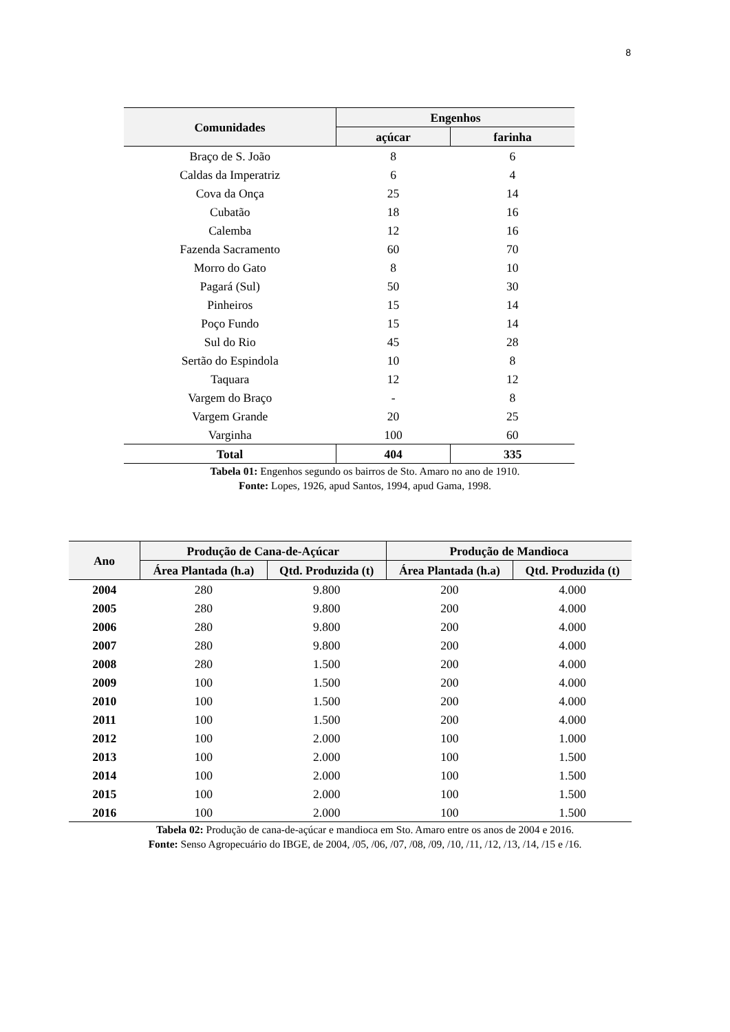8
| Comunidades | Engenhos | |
| --- | --- | --- |
| | açúcar | farinha |
| Braço de S. João | 8 | 6 |
| Caldas da Imperatriz | 6 | 4 |
| Cova da Onça | 25 | 14 |
| Cubatão | 18 | 16 |
| Calemba | 12 | 16 |
| Fazenda Sacramento | 60 | 70 |
| Morro do Gato | 8 | 10 |
| Pagará (Sul) | 50 | 30 |
| Pinheiros | 15 | 14 |
| Poço Fundo | 15 | 14 |
| Sul do Rio | 45 | 28 |
| Sertão do Espindola | 10 | 8 |
| Taquara | 12 | 12 |
| Vargem do Braço | - | 8 |
| Vargem Grande | 20 | 25 |
| Varginha | 100 | 60 |
| Total | 404 | 335 |
Tabela 01: Engenhos segundo os bairros de Sto. Amaro no ano de 1910.
Fonte: Lopes, 1926, apud Santos, 1994, apud Gama, 1998.
| Ano | Produção de Cana-de-Açúcar | | Produção de Mandioca | |
| --- | --- | --- | --- | --- |
| | Área Plantada (h.a) | Qtd. Produzida (t) | Área Plantada (h.a) | Qtd. Produzida (t) |
| 2004 | 280 | 9.800 | 200 | 4.000 |
| 2005 | 280 | 9.800 | 200 | 4.000 |
| 2006 | 280 | 9.800 | 200 | 4.000 |
| 2007 | 280 | 9.800 | 200 | 4.000 |
| 2008 | 280 | 1.500 | 200 | 4.000 |
| 2009 | 100 | 1.500 | 200 | 4.000 |
| 2010 | 100 | 1.500 | 200 | 4.000 |
| 2011 | 100 | 1.500 | 200 | 4.000 |
| 2012 | 100 | 2.000 | 100 | 1.000 |
| 2013 | 100 | 2.000 | 100 | 1.500 |
| 2014 | 100 | 2.000 | 100 | 1.500 |
| 2015 | 100 | 2.000 | 100 | 1.500 |
| 2016 | 100 | 2.000 | 100 | 1.500 |
Tabela 02: Produção de cana-de-açúcar e mandioca em Sto. Amaro entre os anos de 2004 e 2016.
Fonte: Senso Agropecuário do IBGE, de 2004, /05, /06, /07, /08, /09, /10, /11, /12, /13, /14, /15 e /16.